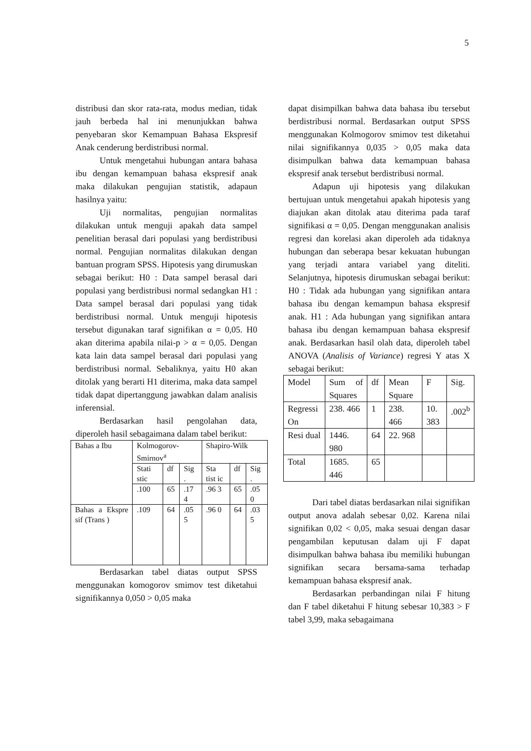5
distribusi dan skor rata-rata, modus median, tidak jauh berbeda hal ini menunjukkan bahwa penyebaran skor Kemampuan Bahasa Ekspresif Anak cenderung berdistribusi normal.
Untuk mengetahui hubungan antara bahasa ibu dengan kemampuan bahasa ekspresif anak maka dilakukan pengujian statistik, adapaun hasilnya yaitu:
Uji normalitas, pengujian normalitas dilakukan untuk menguji apakah data sampel penelitian berasal dari populasi yang berdistribusi normal. Pengujian normalitas dilakukan dengan bantuan program SPSS. Hipotesis yang dirumuskan sebagai berikut: H0 : Data sampel berasal dari populasi yang berdistribusi normal sedangkan H1 : Data sampel berasal dari populasi yang tidak berdistribusi normal. Untuk menguji hipotesis tersebut digunakan taraf signifikan α = 0,05. H0 akan diterima apabila nilai-p > α = 0,05. Dengan kata lain data sampel berasal dari populasi yang berdistribusi normal. Sebaliknya, yaitu H0 akan ditolak yang berarti H1 diterima, maka data sampel tidak dapat dipertanggung jawabkan dalam analisis inferensial.
Berdasarkan hasil pengolahan data, diperoleh hasil sebagaimana dalam tabel berikut:
| Bahas a Ibu | Kolmogorov-Smirnov<sup>a</sup> | | | Shapiro-Wilk | | |
| | Stati stic | df | Sig . | Sta tist ic | df | Sig . |
| | .100 | 65 | .17 4 | .96 3 | 65 | .05 0 |
| Bahas a Ekspre sif (Trans ) | .109 | 64 | .05 5 | .96 0 | 64 | .03 5 |
Berdasarkan tabel diatas output SPSS menggunakan komogorov smimov test diketahui signifikannya 0,050 > 0,05 maka
dapat disimpilkan bahwa data bahasa ibu tersebut berdistribusi normal. Berdasarkan output SPSS menggunakan Kolmogorov smimov test diketahui nilai signifikannya 0,035 > 0,05 maka data disimpulkan bahwa data kemampuan bahasa ekspresif anak tersebut berdistribusi normal.
Adapun uji hipotesis yang dilakukan bertujuan untuk mengetahui apakah hipotesis yang diajukan akan ditolak atau diterima pada taraf signifikasi α = 0,05. Dengan menggunakan analisis regresi dan korelasi akan diperoleh ada tidaknya hubungan dan seberapa besar kekuatan hubungan yang terjadi antara variabel yang diteliti. Selanjutnya, hipotesis dirumuskan sebagai berikut: H0 : Tidak ada hubungan yang signifikan antara bahasa ibu dengan kemampun bahasa ekspresif anak. H1 : Ada hubungan yang signifikan antara bahasa ibu dengan kemampuan bahasa ekspresif anak. Berdasarkan hasil olah data, diperoleh tabel ANOVA (Analisis of Variance) regresi Y atas X sebagai berikut:
| Model | Sum of Squares | df | Mean Square | F | Sig. |
| Regressi On | 238. 466 | 1 | 238. 466 | 10. 383 | .002<sup>b</sup> |
| Resi dual | 1446. 980 | 64 | 22. 968 | | |
| Total | 1685. 446 | 65 | | | |
Dari tabel diatas berdasarkan nilai signifikan output anova adalah sebesar 0,02. Karena nilai signifikan 0,02 < 0,05, maka sesuai dengan dasar pengambilan keputusan dalam uji F dapat disimpulkan bahwa bahasa ibu memiliki hubungan signifikan secara bersama-sama terhadap kemampuan bahasa ekspresif anak.
Berdasarkan perbandingan nilai F hitung dan F tabel diketahui F hitung sebesar 10,383 > F tabel 3,99, maka sebagaimana